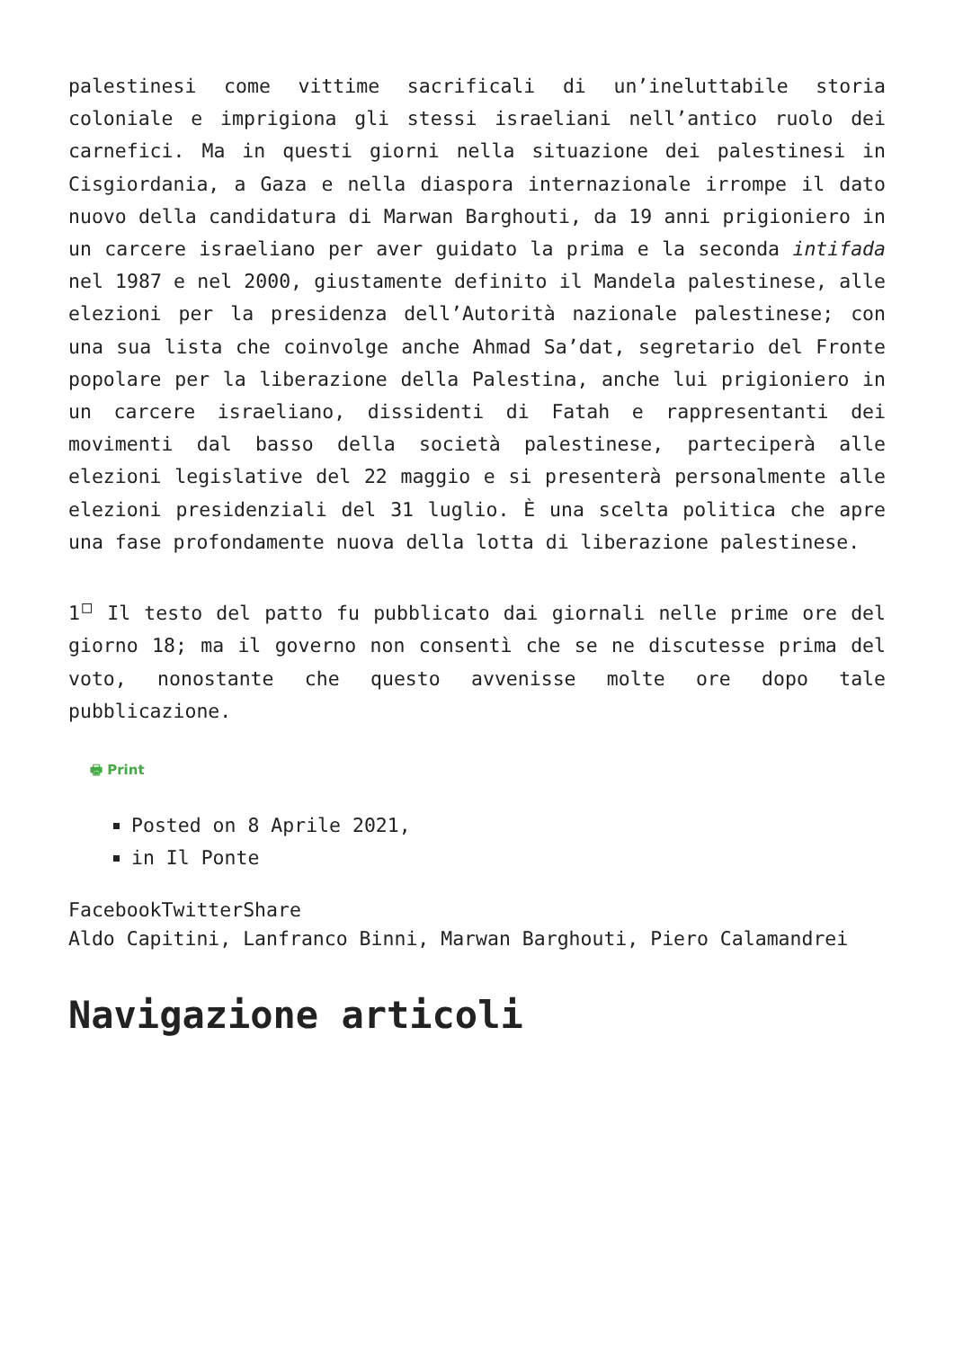palestinesi come vittime sacrificali di un’ineluttabile storia coloniale e imprigiona gli stessi israeliani nell’antico ruolo dei carnefici. Ma in questi giorni nella situazione dei palestinesi in Cisgiordania, a Gaza e nella diaspora internazionale irrompe il dato nuovo della candidatura di Marwan Barghouti, da 19 anni prigioniero in un carcere israeliano per aver guidato la prima e la seconda intifada nel 1987 e nel 2000, giustamente definito il Mandela palestinese, alle elezioni per la presidenza dell’Autorità nazionale palestinese; con una sua lista che coinvolge anche Ahmad Sa’dat, segretario del Fronte popolare per la liberazione della Palestina, anche lui prigioniero in un carcere israeliano, dissidenti di Fatah e rappresentanti dei movimenti dal basso della società palestinese, parteciperà alle elezioni legislative del 22 maggio e si presenterà personalmente alle elezioni presidenziali del 31 luglio. È una scelta politica che apre una fase profondamente nuova della lotta di liberazione palestinese.
1<sup>□</sup> Il testo del patto fu pubblicato dai giornali nelle prime ore del giorno 18; ma il governo non consentì che se ne discutesse prima del voto, nonostante che questo avvenisse molte ore dopo tale pubblicazione.
🖶 Print
Posted on 8 Aprile 2021,
in Il Ponte
FacebookTwitterShare
Aldo Capitini, Lanfranco Binni, Marwan Barghouti, Piero Calamandrei
Navigazione articoli